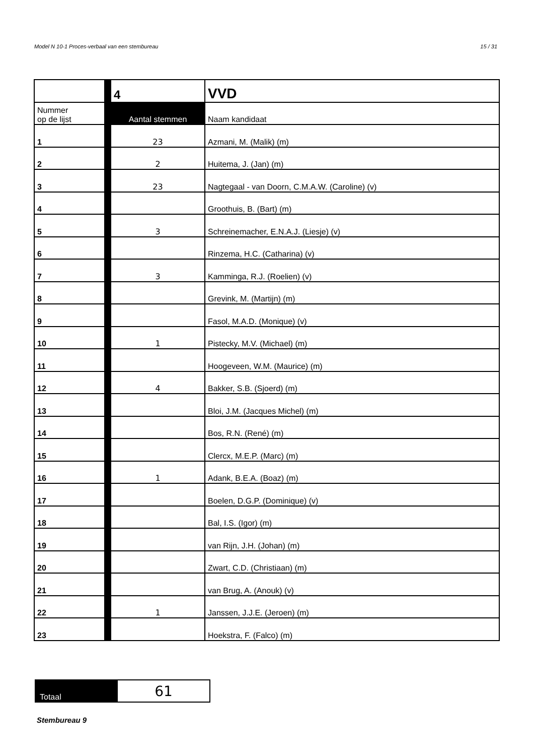Model N 10-1 Proces-verbaal van een stembureau 15 / 31
| | 4 | VVD |
| Nummer op de lijst | Aantal stemmen | Naam kandidaat |
| 1 | 23 | Azmani, M. (Malik) (m) |
| 2 | 2 | Huitema, J. (Jan) (m) |
| 3 | 23 | Nagtegaal - van Doorn, C.M.A.W. (Caroline) (v) |
| 4 | | Groothuis, B. (Bart) (m) |
| 5 | 3 | Schreinemacher, E.N.A.J. (Liesje) (v) |
| 6 | | Rinzema, H.C. (Catharina) (v) |
| 7 | 3 | Kamminga, R.J. (Roelien) (v) |
| 8 | | Grevink, M. (Martijn) (m) |
| 9 | | Fasol, M.A.D. (Monique) (v) |
| 10 | 1 | Pistecky, M.V. (Michael) (m) |
| 11 | | Hoogeveen, W.M. (Maurice) (m) |
| 12 | 4 | Bakker, S.B. (Sjoerd) (m) |
| 13 | | Bloi, J.M. (Jacques Michel) (m) |
| 14 | | Bos, R.N. (René) (m) |
| 15 | | Clercx, M.E.P. (Marc) (m) |
| 16 | 1 | Adank, B.E.A. (Boaz) (m) |
| 17 | | Boelen, D.G.P. (Dominique) (v) |
| 18 | | Bal, I.S. (Igor) (m) |
| 19 | | van Rijn, J.H. (Johan) (m) |
| 20 | | Zwart, C.D. (Christiaan) (m) |
| 21 | | van Brug, A. (Anouk) (v) |
| 22 | 1 | Janssen, J.J.E. (Jeroen) (m) |
| 23 | | Hoekstra, F. (Falco) (m) |
| Totaal | 61 |
Stembureau 9